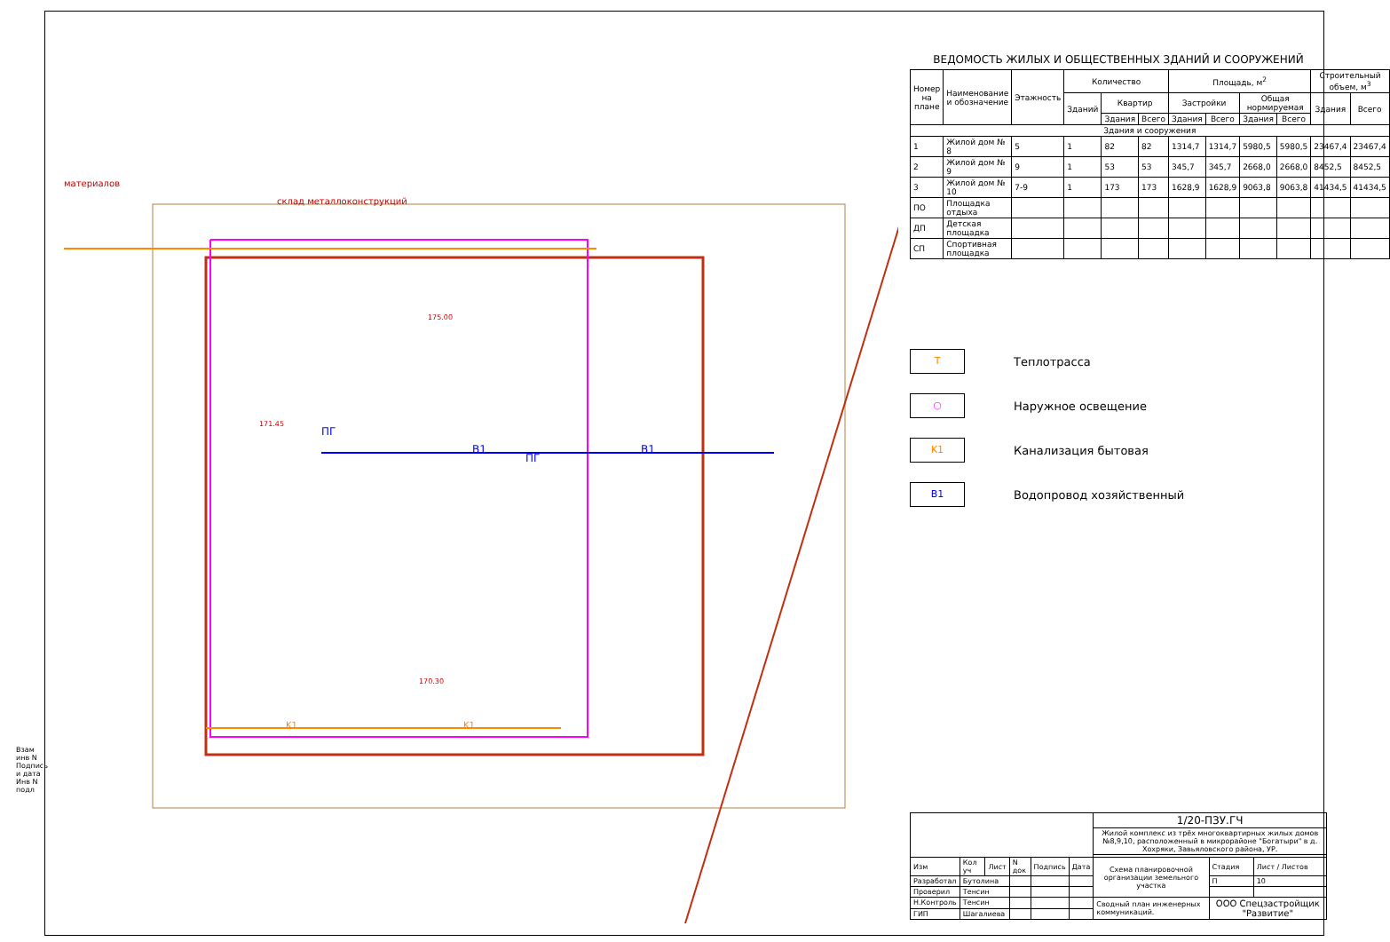Взам инв N
Подпись и дата
Инв N подл
склад металлоконструкций
материалов
175.00
171.45
170.30
B1
B1
ПГ
ПГ
K1
K1
ВЕДОМОСТЬ ЖИЛЫХ И ОБЩЕСТВЕННЫХ ЗДАНИЙ И СООРУЖЕНИЙ
| Номер на плане | Наименование и обозначение | Этажность | Количество | | | Площадь, м<sup>2</sup> | | | | Строительный объем, м<sup>3</sup> | |
| --- | --- | --- | --- | --- | --- | --- | --- | --- | --- | --- | --- |
| | | | Зданий | Квартир | | Застройки | | Общая нормируемая | | Здания | Всего |
| | | | | Здания | Всего | Здания | Всего | Здания | Всего | | |
| Здания и сооружения | | | | | | | | | | | |
| 1 | Жилой дом № 8 | 5 | 1 | 82 | 82 | 1314,7 | 1314,7 | 5980,5 | 5980,5 | 23467,4 | 23467,4 |
| 2 | Жилой дом № 9 | 9 | 1 | 53 | 53 | 345,7 | 345,7 | 2668,0 | 2668,0 | 8452,5 | 8452,5 |
| 3 | Жилой дом № 10 | 7-9 | 1 | 173 | 173 | 1628,9 | 1628,9 | 9063,8 | 9063,8 | 41434,5 | 41434,5 |
| ПО | Площадка отдыха | | | | | | | | | | |
| ДП | Детская площадка | | | | | | | | | | |
| СП | Спортивная площадка | | | | | | | | | | |
T Теплотрасса
○ Наружное освещение
K1 Канализация бытовая
B1 Водопровод хозяйственный
| | | | | | | 1/20-ПЗУ.ГЧ | | |
| | | | | | | Жилой комплекс из трёх многоквартирных жилых домов №8,9,10, расположенный в микрорайоне "Богатыри" в д. Хохряки, Завьяловского района, УР. | | |
| Изм | Кол уч | Лист | N док | Подпись | Дата | Схема планировочной организации земельного участка | Стадия | Лист / Листов |
| Разработал | Бутолина | | | | | | П | 10 |
| Проверил | Тенсин | | | | | | | |
| Н.Контроль | Тенсин | | | | | Сводный план инженерных коммуникаций. | ООО Спецзастройщик "Развитие" | |
| ГИП | Шагалиева | | | | | | | |